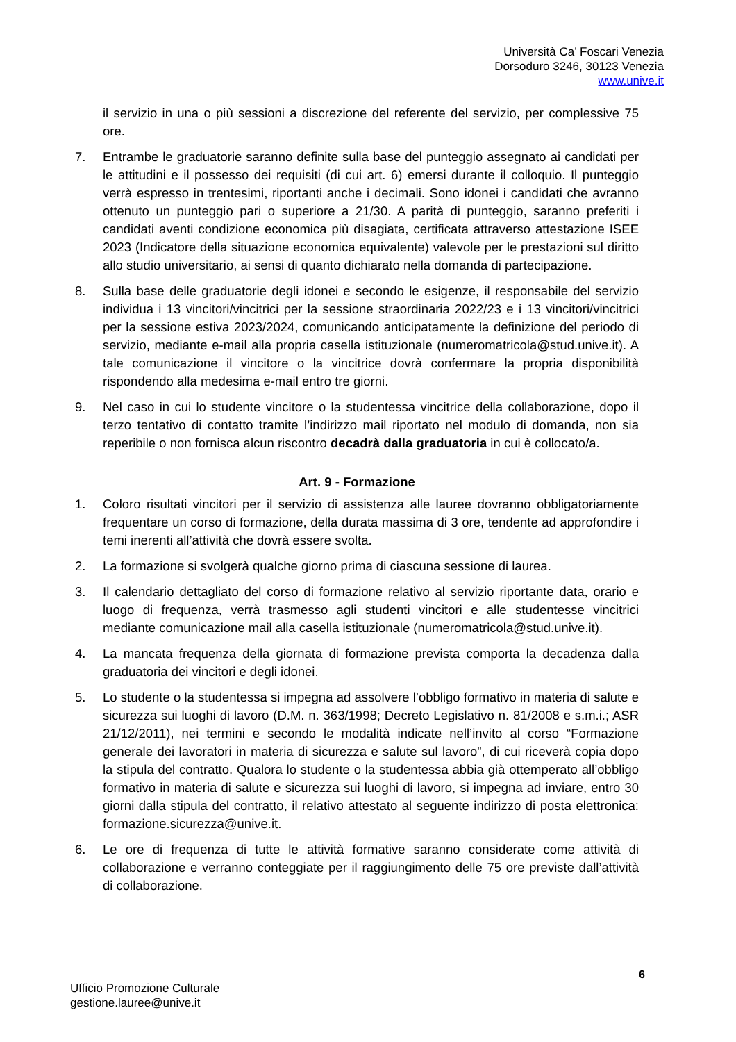Università Ca’ Foscari Venezia
Dorsoduro 3246, 30123 Venezia
www.unive.it
il servizio in una o più sessioni a discrezione del referente del servizio, per complessive 75 ore.
7. Entrambe le graduatorie saranno definite sulla base del punteggio assegnato ai candidati per le attitudini e il possesso dei requisiti (di cui art. 6) emersi durante il colloquio. Il punteggio verrà espresso in trentesimi, riportanti anche i decimali. Sono idonei i candidati che avranno ottenuto un punteggio pari o superiore a 21/30. A parità di punteggio, saranno preferiti i candidati aventi condizione economica più disagiata, certificata attraverso attestazione ISEE 2023 (Indicatore della situazione economica equivalente) valevole per le prestazioni sul diritto allo studio universitario, ai sensi di quanto dichiarato nella domanda di partecipazione.
8. Sulla base delle graduatorie degli idonei e secondo le esigenze, il responsabile del servizio individua i 13 vincitori/vincitrici per la sessione straordinaria 2022/23 e i 13 vincitori/vincitrici per la sessione estiva 2023/2024, comunicando anticipatamente la definizione del periodo di servizio, mediante e-mail alla propria casella istituzionale (numeromatricola@stud.unive.it). A tale comunicazione il vincitore o la vincitrice dovrà confermare la propria disponibilità rispondendo alla medesima e-mail entro tre giorni.
9. Nel caso in cui lo studente vincitore o la studentessa vincitrice della collaborazione, dopo il terzo tentativo di contatto tramite l’indirizzo mail riportato nel modulo di domanda, non sia reperibile o non fornisca alcun riscontro decadrà dalla graduatoria in cui è collocato/a.
Art. 9 - Formazione
1. Coloro risultati vincitori per il servizio di assistenza alle lauree dovranno obbligatoriamente frequentare un corso di formazione, della durata massima di 3 ore, tendente ad approfondire i temi inerenti all’attività che dovrà essere svolta.
2. La formazione si svolgerà qualche giorno prima di ciascuna sessione di laurea.
3. Il calendario dettagliato del corso di formazione relativo al servizio riportante data, orario e luogo di frequenza, verrà trasmesso agli studenti vincitori e alle studentesse vincitrici mediante comunicazione mail alla casella istituzionale (numeromatricola@stud.unive.it).
4. La mancata frequenza della giornata di formazione prevista comporta la decadenza dalla graduatoria dei vincitori e degli idonei.
5. Lo studente o la studentessa si impegna ad assolvere l’obbligo formativo in materia di salute e sicurezza sui luoghi di lavoro (D.M. n. 363/1998; Decreto Legislativo n. 81/2008 e s.m.i.; ASR 21/12/2011), nei termini e secondo le modalità indicate nell’invito al corso “Formazione generale dei lavoratori in materia di sicurezza e salute sul lavoro”, di cui riceverà copia dopo la stipula del contratto. Qualora lo studente o la studentessa abbia già ottemperato all’obbligo formativo in materia di salute e sicurezza sui luoghi di lavoro, si impegna ad inviare, entro 30 giorni dalla stipula del contratto, il relativo attestato al seguente indirizzo di posta elettronica: formazione.sicurezza@unive.it.
6. Le ore di frequenza di tutte le attività formative saranno considerate come attività di collaborazione e verranno conteggiate per il raggiungimento delle 75 ore previste dall’attività di collaborazione.
6
Ufficio Promozione Culturale
gestione.lauree@unive.it